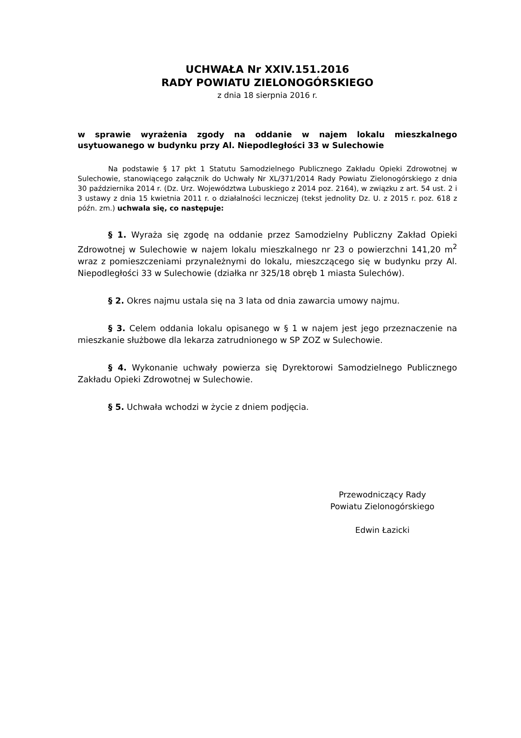UCHWAŁA Nr XXIV.151.2016
RADY POWIATU ZIELONOGÓRSKIEGO
z dnia 18 sierpnia 2016 r.
w sprawie wyrażenia zgody na oddanie w najem lokalu mieszkalnego usytuowanego w budynku przy Al. Niepodległości 33 w Sulechowie
Na podstawie § 17 pkt 1 Statutu Samodzielnego Publicznego Zakładu Opieki Zdrowotnej w Sulechowie, stanowiącego załącznik do Uchwały Nr XL/371/2014 Rady Powiatu Zielonogórskiego z dnia 30 października 2014 r. (Dz. Urz. Województwa Lubuskiego z 2014 poz. 2164), w związku z art. 54 ust. 2 i 3 ustawy z dnia 15 kwietnia 2011 r. o działalności leczniczej (tekst jednolity Dz. U. z 2015 r. poz. 618 z późn. zm.) uchwala się, co następuje:
§ 1. Wyraża się zgodę na oddanie przez Samodzielny Publiczny Zakład Opieki Zdrowotnej w Sulechowie w najem lokalu mieszkalnego nr 23 o powierzchni 141,20 m<sup>2</sup> wraz z pomieszczeniami przynależnymi do lokalu, mieszczącego się w budynku przy Al. Niepodległości 33 w Sulechowie (działka nr 325/18 obręb 1 miasta Sulechów).
§ 2. Okres najmu ustala się na 3 lata od dnia zawarcia umowy najmu.
§ 3. Celem oddania lokalu opisanego w § 1 w najem jest jego przeznaczenie na mieszkanie służbowe dla lekarza zatrudnionego w SP ZOZ w Sulechowie.
§ 4. Wykonanie uchwały powierza się Dyrektorowi Samodzielnego Publicznego Zakładu Opieki Zdrowotnej w Sulechowie.
§ 5. Uchwała wchodzi w życie z dniem podjęcia.
Przewodniczący Rady
Powiatu Zielonogórskiego
Edwin Łazicki